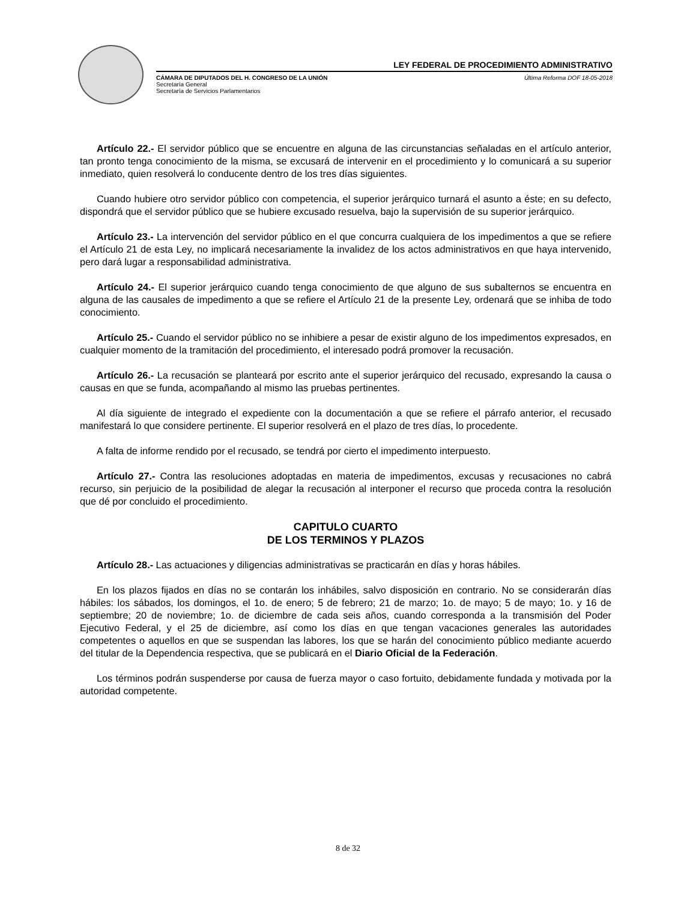LEY FEDERAL DE PROCEDIMIENTO ADMINISTRATIVO
CÁMARA DE DIPUTADOS DEL H. CONGRESO DE LA UNIÓN
Secretaría General
Secretaría de Servicios Parlamentarios
Última Reforma DOF 18-05-2018
Artículo 22.- El servidor público que se encuentre en alguna de las circunstancias señaladas en el artículo anterior, tan pronto tenga conocimiento de la misma, se excusará de intervenir en el procedimiento y lo comunicará a su superior inmediato, quien resolverá lo conducente dentro de los tres días siguientes.
Cuando hubiere otro servidor público con competencia, el superior jerárquico turnará el asunto a éste; en su defecto, dispondrá que el servidor público que se hubiere excusado resuelva, bajo la supervisión de su superior jerárquico.
Artículo 23.- La intervención del servidor público en el que concurra cualquiera de los impedimentos a que se refiere el Artículo 21 de esta Ley, no implicará necesariamente la invalidez de los actos administrativos en que haya intervenido, pero dará lugar a responsabilidad administrativa.
Artículo 24.- El superior jerárquico cuando tenga conocimiento de que alguno de sus subalternos se encuentra en alguna de las causales de impedimento a que se refiere el Artículo 21 de la presente Ley, ordenará que se inhiba de todo conocimiento.
Artículo 25.- Cuando el servidor público no se inhibiere a pesar de existir alguno de los impedimentos expresados, en cualquier momento de la tramitación del procedimiento, el interesado podrá promover la recusación.
Artículo 26.- La recusación se planteará por escrito ante el superior jerárquico del recusado, expresando la causa o causas en que se funda, acompañando al mismo las pruebas pertinentes.
Al día siguiente de integrado el expediente con la documentación a que se refiere el párrafo anterior, el recusado manifestará lo que considere pertinente. El superior resolverá en el plazo de tres días, lo procedente.
A falta de informe rendido por el recusado, se tendrá por cierto el impedimento interpuesto.
Artículo 27.- Contra las resoluciones adoptadas en materia de impedimentos, excusas y recusaciones no cabrá recurso, sin perjuicio de la posibilidad de alegar la recusación al interponer el recurso que proceda contra la resolución que dé por concluido el procedimiento.
CAPITULO CUARTO
DE LOS TERMINOS Y PLAZOS
Artículo 28.- Las actuaciones y diligencias administrativas se practicarán en días y horas hábiles.
En los plazos fijados en días no se contarán los inhábiles, salvo disposición en contrario. No se considerarán días hábiles: los sábados, los domingos, el 1o. de enero; 5 de febrero; 21 de marzo; 1o. de mayo; 5 de mayo; 1o. y 16 de septiembre; 20 de noviembre; 1o. de diciembre de cada seis años, cuando corresponda a la transmisión del Poder Ejecutivo Federal, y el 25 de diciembre, así como los días en que tengan vacaciones generales las autoridades competentes o aquellos en que se suspendan las labores, los que se harán del conocimiento público mediante acuerdo del titular de la Dependencia respectiva, que se publicará en el Diario Oficial de la Federación.
Los términos podrán suspenderse por causa de fuerza mayor o caso fortuito, debidamente fundada y motivada por la autoridad competente.
8 de 32